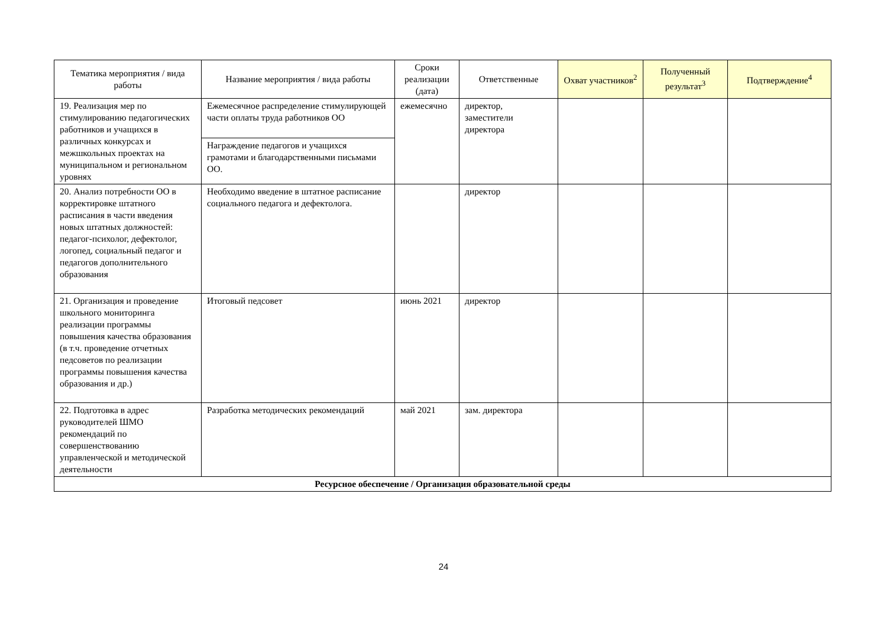| Тематика мероприятия / вида работы | Название мероприятия / вида работы | Сроки реализации (дата) | Ответственные | Охват участников<sup>2</sup> | Полученный результат<sup>3</sup> | Подтверждение<sup>4</sup> |
| --- | --- | --- | --- | --- | --- | --- |
| 19. Реализация мер по стимулированию педагогических работников и учащихся в различных конкурсах и межшкольных проектах на муниципальном и региональном уровнях | Ежемесячное распределение стимулирующей части оплаты труда работников ОО | ежемесячно | директор, заместители директора | | | |
| | Награждение педагогов и учащихся грамотами и благодарственными письмами ОО. | | | | | |
| 20. Анализ потребности ОО в корректировке штатного расписания в части введения новых штатных должностей: педагог-психолог, дефектолог, логопед, социальный педагог и педагогов дополнительного образования | Необходимо введение в штатное расписание социального педагога и дефектолога. | | директор | | | |
| 21. Организация и проведение школьного мониторинга реализации программы повышения качества образования (в т.ч. проведение отчетных педсоветов по реализации программы повышения качества образования и др.) | Итоговый педсовет | июнь 2021 | директор | | | |
| 22. Подготовка в адрес руководителей ШМО рекомендаций по совершенствованию управленческой и методической деятельности | Разработка методических рекомендаций | май 2021 | зам. директора | | | |
| Ресурсное обеспечение / Организация образовательной среды | | | | | | |
24